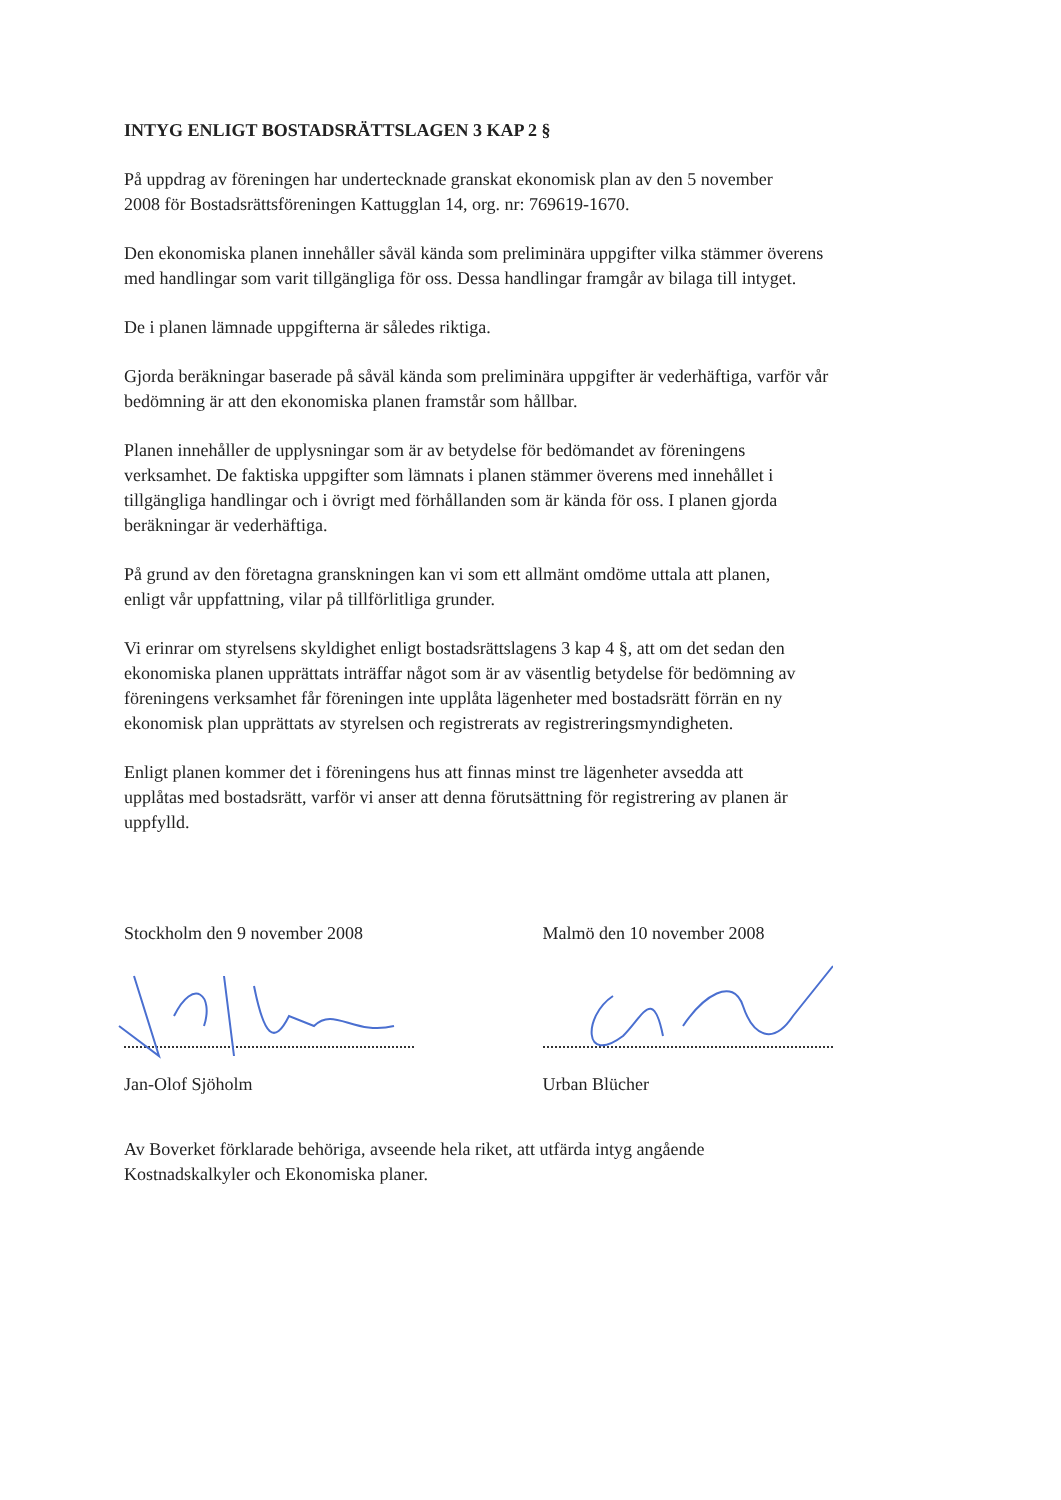INTYG ENLIGT BOSTADSRÄTTSLAGEN 3 KAP 2 §
På uppdrag av föreningen har undertecknade granskat ekonomisk plan av den 5 november
2008 för Bostadsrättsföreningen Kattugglan 14, org. nr: 769619-1670.
Den ekonomiska planen innehåller såväl kända som preliminära uppgifter vilka stämmer överens
med handlingar som varit tillgängliga för oss. Dessa handlingar framgår av bilaga till intyget.
De i planen lämnade uppgifterna är således riktiga.
Gjorda beräkningar baserade på såväl kända som preliminära uppgifter är vederhäftiga, varför vår
bedömning är att den ekonomiska planen framstår som hållbar.
Planen innehåller de upplysningar som är av betydelse för bedömandet av föreningens
verksamhet. De faktiska uppgifter som lämnats i planen stämmer överens med innehållet i
tillgängliga handlingar och i övrigt med förhållanden som är kända för oss. I planen gjorda
beräkningar är vederhäftiga.
På grund av den företagna granskningen kan vi som ett allmänt omdöme uttala att planen,
enligt vår uppfattning, vilar på tillförlitliga grunder.
Vi erinrar om styrelsens skyldighet enligt bostadsrättslagens 3 kap 4 §, att om det sedan den
ekonomiska planen upprättats inträffar något som är av väsentlig betydelse för bedömning av
föreningens verksamhet får föreningen inte upplåta lägenheter med bostadsrätt förrän en ny
ekonomisk plan upprättats av styrelsen och registrerats av registreringsmyndigheten.
Enligt planen kommer det i föreningens hus att finnas minst tre lägenheter avsedda att
upplåtas med bostadsrätt, varför vi anser att denna förutsättning för registrering av planen är
uppfylld.
Stockholm den 9 november 2008
Jan-Olof Sjöholm
Malmö den 10 november 2008
Urban Blücher
Av Boverket förklarade behöriga, avseende hela riket, att utfärda intyg angående
Kostnadskalkyler och Ekonomiska planer.